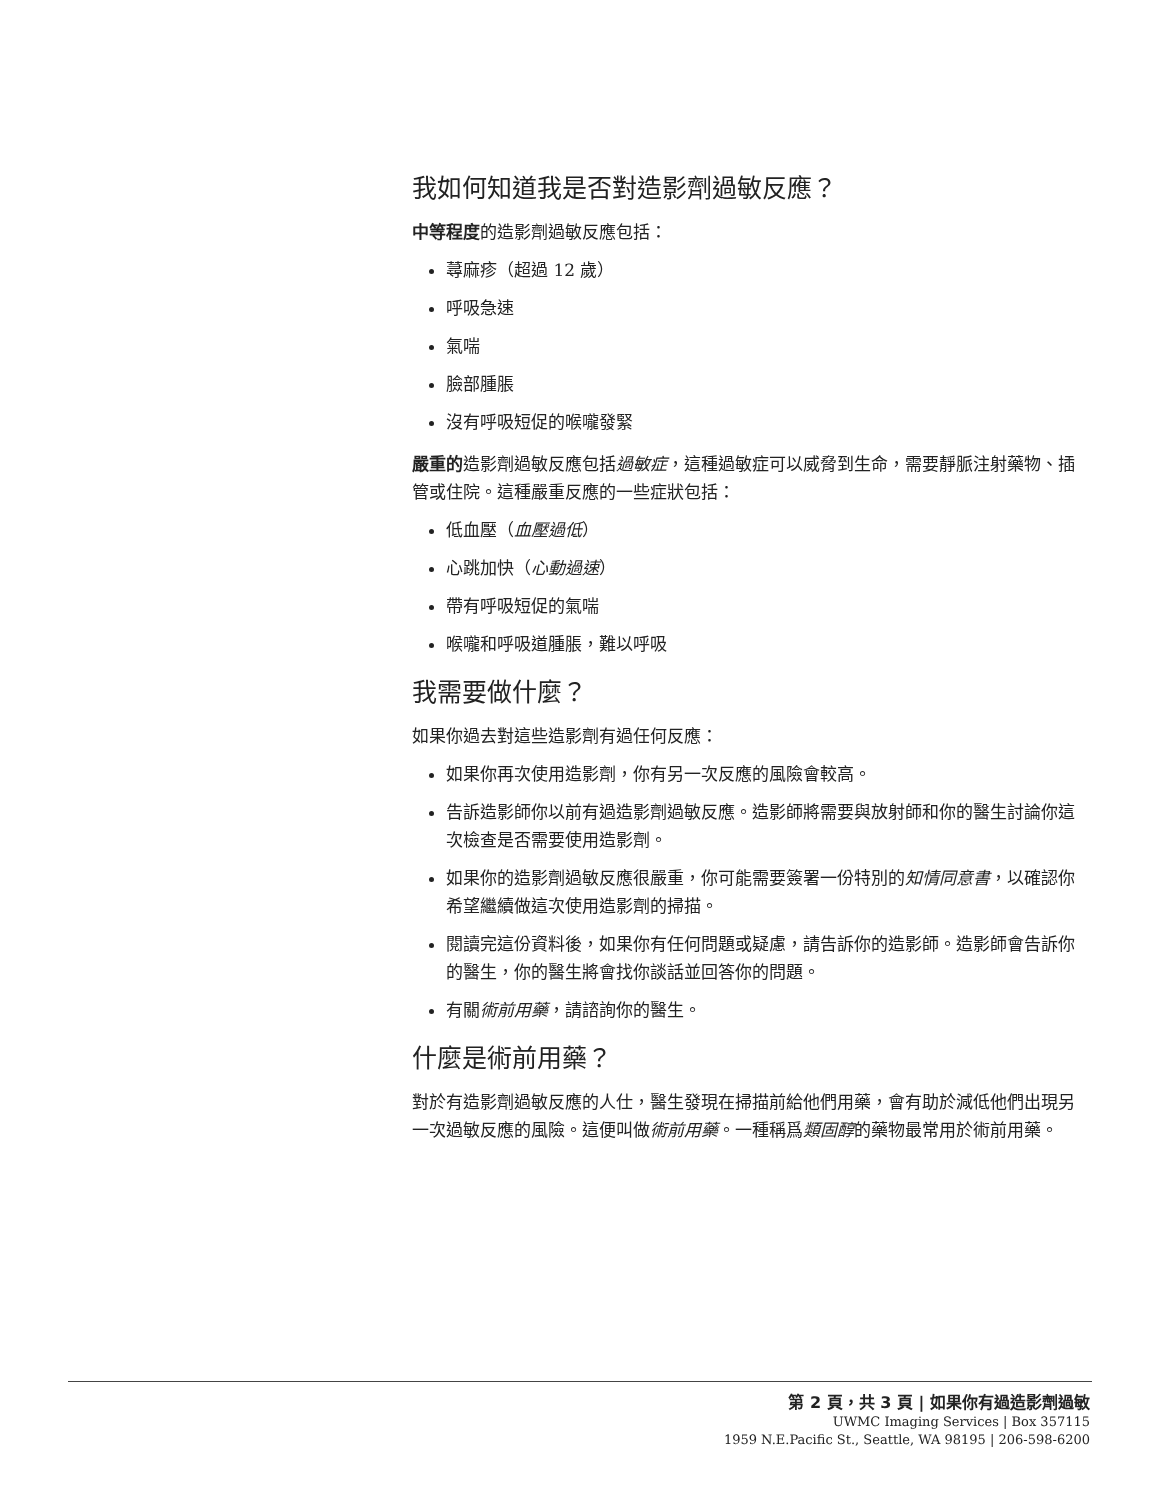我如何知道我是否對造影劑過敏反應？
中等程度的造影劑過敏反應包括：
蕁麻疹（超過 12 歲）
呼吸急速
氣喘
臉部腫脹
沒有呼吸短促的喉嚨發緊
嚴重的造影劑過敏反應包括過敏症，這種過敏症可以威脅到生命，需要靜脈注射藥物、插管或住院。這種嚴重反應的一些症狀包括：
低血壓（血壓過低）
心跳加快（心動過速）
帶有呼吸短促的氣喘
喉嚨和呼吸道腫脹，難以呼吸
我需要做什麼？
如果你過去對這些造影劑有過任何反應：
如果你再次使用造影劑，你有另一次反應的風險會較高。
告訴造影師你以前有過造影劑過敏反應。造影師將需要與放射師和你的醫生討論你這次檢查是否需要使用造影劑。
如果你的造影劑過敏反應很嚴重，你可能需要簽署一份特別的知情同意書，以確認你希望繼續做這次使用造影劑的掃描。
閱讀完這份資料後，如果你有任何問題或疑慮，請告訴你的造影師。造影師會告訴你的醫生，你的醫生將會找你談話並回答你的問題。
有關術前用藥，請諮詢你的醫生。
什麼是術前用藥？
對於有造影劑過敏反應的人仕，醫生發現在掃描前給他們用藥，會有助於減低他們出現另一次過敏反應的風險。這便叫做術前用藥。一種稱爲類固醇的藥物最常用於術前用藥。
第 2 頁，共 3 頁 | 如果你有過造影劑過敏
UWMC Imaging Services | Box 357115
1959 N.E.Pacific St., Seattle, WA 98195 | 206-598-6200